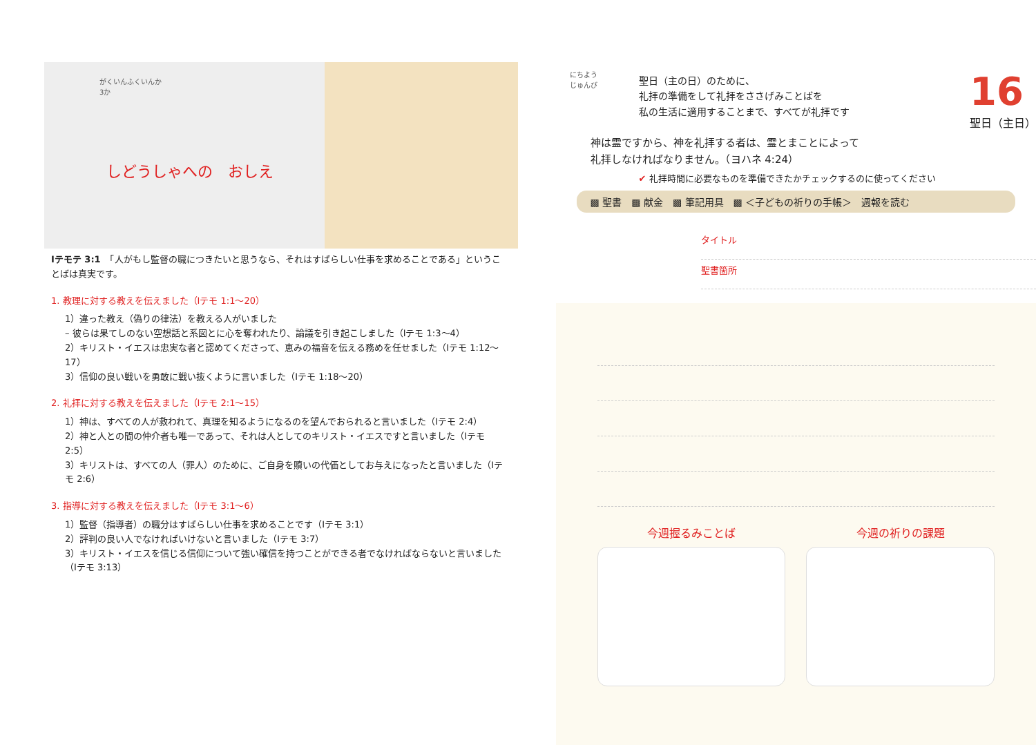がくいんふくいんか
3か
しどうしゃへの　おしえ
Ⅰテモテ 3:1　「人がもし監督の職につきたいと思うなら、それはすばらしい仕事を求めることである」というこ とばは真実です。
1. 教理に対する教えを伝えました（Ⅰテモ 1:1～20）
1）違った教え（偽りの律法）を教える人がいました
– 彼らは果てしのない空想話と系図とに心を奪われたり、論議を引き起こしました（Ⅰテモ 1:3～4）
2）キリスト・イエスは忠実な者と認めてくださって、恵みの福音を伝える務めを任せました（Ⅰテモ 1:12～17）
3）信仰の良い戦いを勇敢に戦い抜くように言いました（Ⅰテモ 1:18～20）
2. 礼拝に対する教えを伝えました（Ⅰテモ 2:1～15）
1）神は、すべての人が救われて、真理を知るようになるのを望んでおられると言いました（Ⅰテモ 2:4）
2）神と人との間の仲介者も唯一であって、それは人としてのキリスト・イエスですと言いました（Ⅰテモ 2:5）
3）キリストは、すべての人（罪人）のために、ご自身を贖いの代価としてお与えになったと言いました（Ⅰテモ 2:6）
3. 指導に対する教えを伝えました（Ⅰテモ 3:1～6）
1）監督（指導者）の職分はすばらしい仕事を求めることです（Ⅰテモ 3:1）
2）評判の良い人でなければいけないと言いました（Ⅰテモ 3:7）
3）キリスト・イエスを信じる信仰について強い確信を持つことができる者でなければならないと言いました（Ⅰテモ 3:13）
にちよう
じゅんび
聖日（主の日）のために、
礼拝の準備をして礼拝をささげみことばを
私の生活に適用することまで、すべてが礼拝です
16
聖日（主日）
神は霊ですから、神を礼拝する者は、霊とまことによって
礼拝しなければなりません。（ヨハネ 4:24）
✔ 礼拝時間に必要なものを準備できたかチェックするのに使ってください
▩ 聖書　▩ 献金　▩ 筆記用具　▩ ＜子どもの祈りの手帳＞　週報を読む
タイトル
聖書箇所
今週握るみことば 今週の祈りの課題